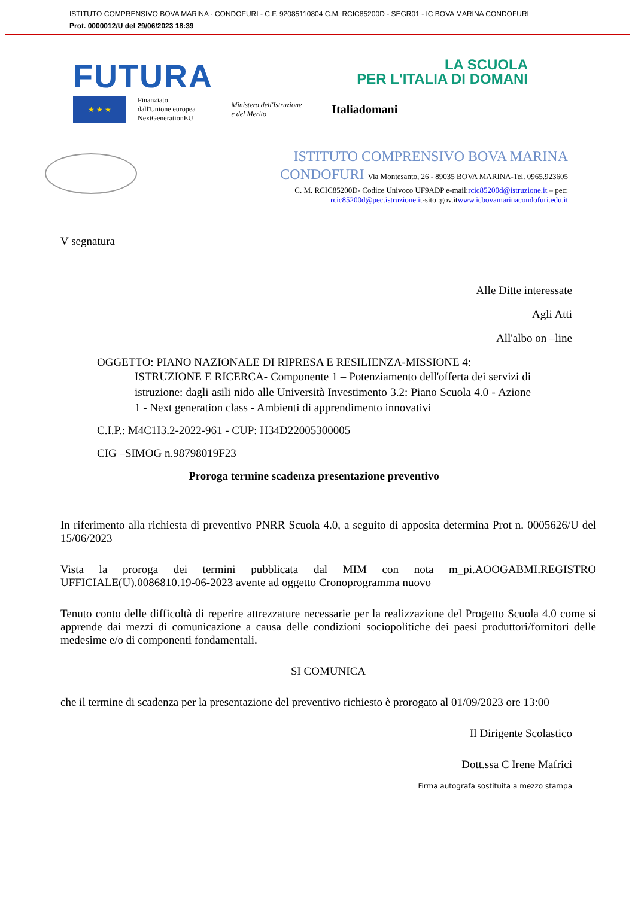ISTITUTO COMPRENSIVO BOVA MARINA - CONDOFURI - C.F. 92085110804 C.M. RCIC85200D - SEGR01 - IC BOVA MARINA CONDOFURI
Prot. 0000012/U del 29/06/2023 18:39
FUTURA
LA SCUOLA
PER L'ITALIA DI DOMANI
★ ★ ★
Finanziato
dall'Unione europea
NextGenerationEU
Ministero dell'Istruzione
e del Merito
Italiadomani
ISTITUTO COMPRENSIVO BOVA MARINA
CONDOFURI Via Montesanto, 26 - 89035 BOVA MARINA-Tel. 0965.923605
C. M. RCIC85200D- Codice Univoco UF9ADP e-mail:rcic85200d@istruzione.it – pec:
rcic85200d@pec.istruzione.it-sito :gov.itwww.icbovamarinacondofuri.edu.it
V segnatura
Alle Ditte interessate
Agli Atti
All'albo on –line
OGGETTO: PIANO NAZIONALE DI RIPRESA E RESILIENZA-MISSIONE 4:
ISTRUZIONE E RICERCA- Componente 1 – Potenziamento dell'offerta dei servizi di istruzione: dagli asili nido alle Università Investimento 3.2: Piano Scuola 4.0 - Azione 1 - Next generation class - Ambienti di apprendimento innovativi
C.I.P.: M4C1I3.2-2022-961 - CUP: H34D22005300005
CIG –SIMOG n.98798019F23
Proroga termine scadenza presentazione preventivo
In riferimento alla richiesta di preventivo PNRR Scuola 4.0, a seguito di apposita determina Prot n. 0005626/U del 15/06/2023
Vista la proroga dei termini pubblicata dal MIM con nota m_pi.AOOGABMI.REGISTRO UFFICIALE(U).0086810.19-06-2023 avente ad oggetto Cronoprogramma nuovo
Tenuto conto delle difficoltà di reperire attrezzature necessarie per la realizzazione del Progetto Scuola 4.0 come si apprende dai mezzi di comunicazione a causa delle condizioni sociopolitiche dei paesi produttori/fornitori delle medesime e/o di componenti fondamentali.
SI COMUNICA
che il termine di scadenza per la presentazione del preventivo richiesto è prorogato al 01/09/2023 ore 13:00
Il Dirigente Scolastico
Dott.ssa C Irene Mafrici
Firma autografa sostituita a mezzo stampa